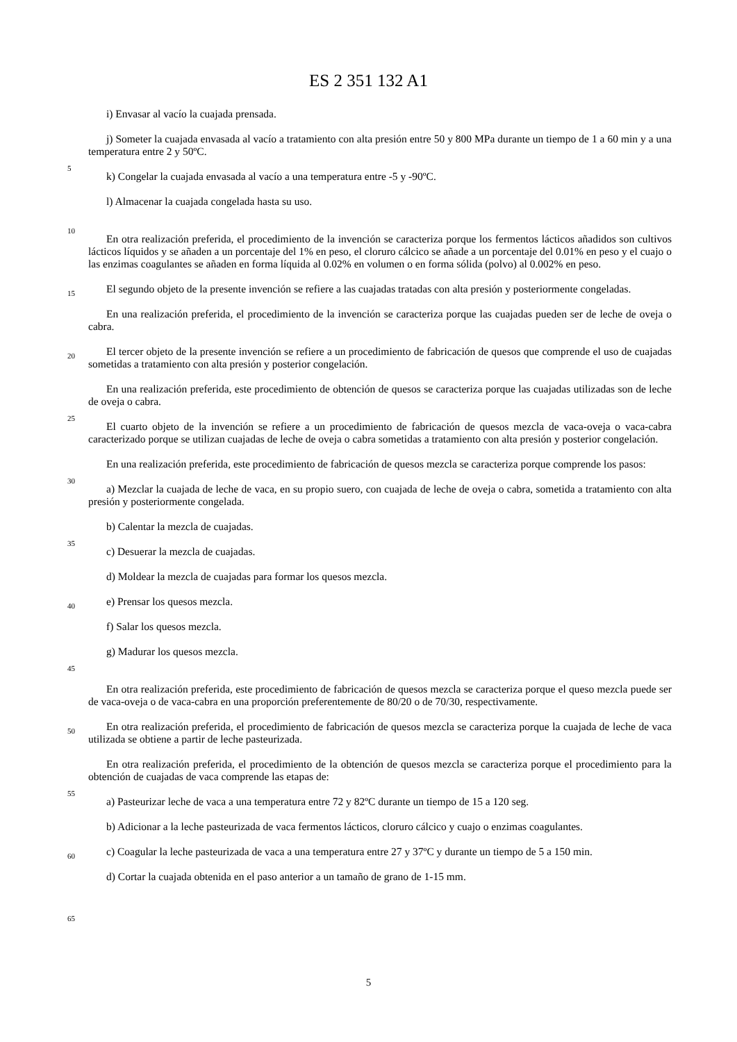ES 2 351 132 A1
5
10
15
20
25
30
35
40
45
50
55
60
65
i) Envasar al vacío la cuajada prensada.
j) Someter la cuajada envasada al vacío a tratamiento con alta presión entre 50 y 800 MPa durante un tiempo de 1 a 60 min y a una temperatura entre 2 y 50ºC.
k) Congelar la cuajada envasada al vacío a una temperatura entre -5 y -90ºC.
l) Almacenar la cuajada congelada hasta su uso.
En otra realización preferida, el procedimiento de la invención se caracteriza porque los fermentos lácticos añadidos son cultivos lácticos líquidos y se añaden a un porcentaje del 1% en peso, el cloruro cálcico se añade a un porcentaje del 0.01% en peso y el cuajo o las enzimas coagulantes se añaden en forma líquida al 0.02% en volumen o en forma sólida (polvo) al 0.002% en peso.
El segundo objeto de la presente invención se refiere a las cuajadas tratadas con alta presión y posteriormente congeladas.
En una realización preferida, el procedimiento de la invención se caracteriza porque las cuajadas pueden ser de leche de oveja o cabra.
El tercer objeto de la presente invención se refiere a un procedimiento de fabricación de quesos que comprende el uso de cuajadas sometidas a tratamiento con alta presión y posterior congelación.
En una realización preferida, este procedimiento de obtención de quesos se caracteriza porque las cuajadas utilizadas son de leche de oveja o cabra.
El cuarto objeto de la invención se refiere a un procedimiento de fabricación de quesos mezcla de vaca-oveja o vaca-cabra caracterizado porque se utilizan cuajadas de leche de oveja o cabra sometidas a tratamiento con alta presión y posterior congelación.
En una realización preferida, este procedimiento de fabricación de quesos mezcla se caracteriza porque comprende los pasos:
a) Mezclar la cuajada de leche de vaca, en su propio suero, con cuajada de leche de oveja o cabra, sometida a tratamiento con alta presión y posteriormente congelada.
b) Calentar la mezcla de cuajadas.
c) Desuerar la mezcla de cuajadas.
d) Moldear la mezcla de cuajadas para formar los quesos mezcla.
e) Prensar los quesos mezcla.
f) Salar los quesos mezcla.
g) Madurar los quesos mezcla.
En otra realización preferida, este procedimiento de fabricación de quesos mezcla se caracteriza porque el queso mezcla puede ser de vaca-oveja o de vaca-cabra en una proporción preferentemente de 80/20 o de 70/30, respectivamente.
En otra realización preferida, el procedimiento de fabricación de quesos mezcla se caracteriza porque la cuajada de leche de vaca utilizada se obtiene a partir de leche pasteurizada.
En otra realización preferida, el procedimiento de la obtención de quesos mezcla se caracteriza porque el procedimiento para la obtención de cuajadas de vaca comprende las etapas de:
a) Pasteurizar leche de vaca a una temperatura entre 72 y 82ºC durante un tiempo de 15 a 120 seg.
b) Adicionar a la leche pasteurizada de vaca fermentos lácticos, cloruro cálcico y cuajo o enzimas coagulantes.
c) Coagular la leche pasteurizada de vaca a una temperatura entre 27 y 37ºC y durante un tiempo de 5 a 150 min.
d) Cortar la cuajada obtenida en el paso anterior a un tamaño de grano de 1-15 mm.
5